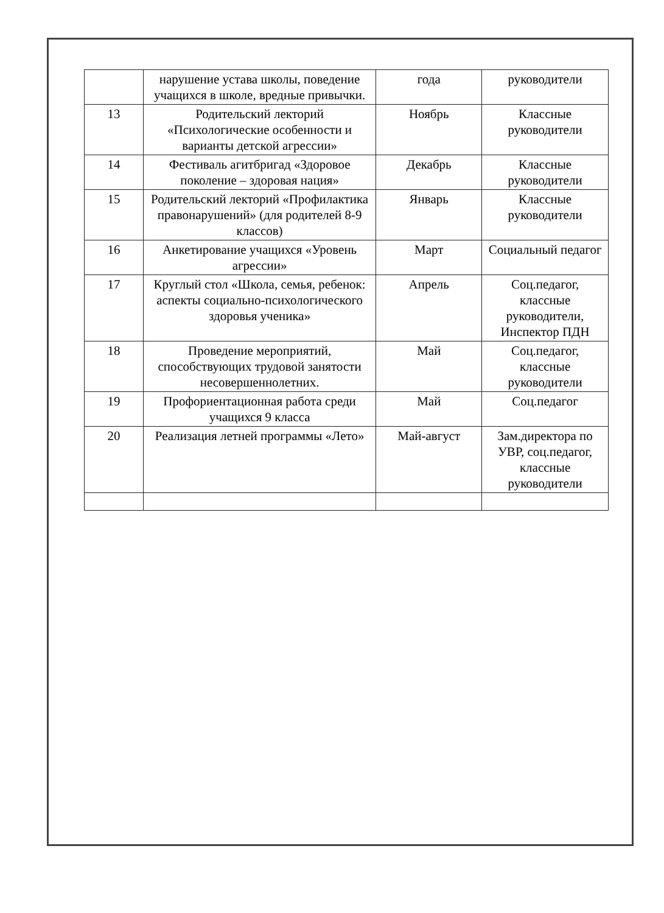| | нарушение устава школы, поведение учащихся в школе, вредные привычки. | года | руководители |
| 13 | Родительский лекторий «Психологические особенности и варианты детской агрессии» | Ноябрь | Классные руководители |
| 14 | Фестиваль агитбригад «Здоровое поколение – здоровая нация» | Декабрь | Классные руководители |
| 15 | Родительский лекторий «Профилактика правонарушений» (для родителей 8-9 классов) | Январь | Классные руководители |
| 16 | Анкетирование учащихся «Уровень агрессии» | Март | Социальный педагог |
| 17 | Круглый стол «Школа, семья, ребенок: аспекты социально-психологического здоровья ученика» | Апрель | Соц.педагог, классные руководители, Инспектор ПДН |
| 18 | Проведение мероприятий, способствующих трудовой занятости несовершеннолетних. | Май | Соц.педагог, классные руководители |
| 19 | Профориентационная работа среди учащихся 9 класса | Май | Соц.педагог |
| 20 | Реализация летней программы «Лето» | Май-август | Зам.директора по УВР, соц.педагог, классные руководители |